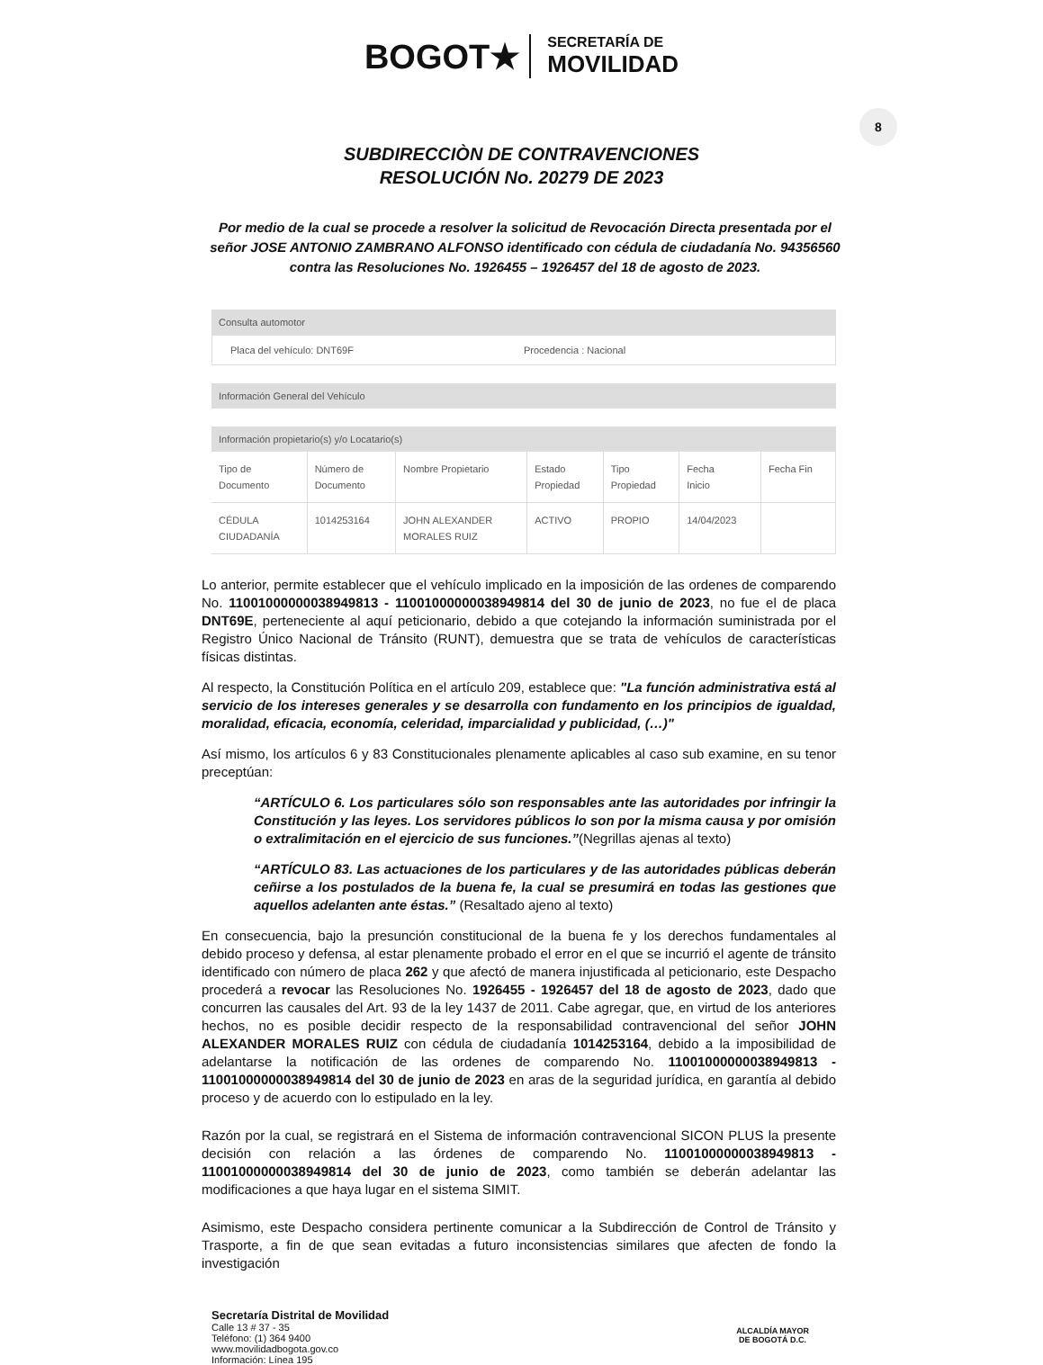BOGOT★ SECRETARÍA DE
MOVILIDAD
8
SUBDIRECCIÒN DE CONTRAVENCIONES
RESOLUCIÓN No. 20279 DE 2023
Por medio de la cual se procede a resolver la solicitud de Revocación Directa presentada por el señor JOSE ANTONIO ZAMBRANO ALFONSO identificado con cédula de ciudadanía No. 94356560 contra las Resoluciones No. 1926455 – 1926457 del 18 de agosto de 2023.
Consulta automotor
Placa del vehículo: DNT69F Procedencia : Nacional
Información General del Vehículo
Información propietario(s) y/o Locatario(s)
| Tipo de Documento | Número de Documento | Nombre Propietario | Estado Propiedad | Tipo Propiedad | Fecha Inicio | Fecha Fin |
| --- | --- | --- | --- | --- | --- | --- |
| CÉDULA CIUDADANÍA | 1014253164 | JOHN ALEXANDER MORALES RUIZ | ACTIVO | PROPIO | 14/04/2023 | |
Lo anterior, permite establecer que el vehículo implicado en la imposición de las ordenes de comparendo No. 11001000000038949813 - 11001000000038949814 del 30 de junio de 2023, no fue el de placa DNT69E, perteneciente al aquí peticionario, debido a que cotejando la información suministrada por el Registro Único Nacional de Tránsito (RUNT), demuestra que se trata de vehículos de características físicas distintas.
Al respecto, la Constitución Política en el artículo 209, establece que: "La función administrativa está al servicio de los intereses generales y se desarrolla con fundamento en los principios de igualdad, moralidad, eficacia, economía, celeridad, imparcialidad y publicidad, (…)"
Así mismo, los artículos 6 y 83 Constitucionales plenamente aplicables al caso sub examine, en su tenor preceptúan:
“ARTÍCULO 6. Los particulares sólo son responsables ante las autoridades por infringir la Constitución y las leyes. Los servidores públicos lo son por la misma causa y por omisión o extralimitación en el ejercicio de sus funciones.”(Negrillas ajenas al texto)
“ARTÍCULO 83. Las actuaciones de los particulares y de las autoridades públicas deberán ceñirse a los postulados de la buena fe, la cual se presumirá en todas las gestiones que aquellos adelanten ante éstas.” (Resaltado ajeno al texto)
En consecuencia, bajo la presunción constitucional de la buena fe y los derechos fundamentales al debido proceso y defensa, al estar plenamente probado el error en el que se incurrió el agente de tránsito identificado con número de placa 262 y que afectó de manera injustificada al peticionario, este Despacho procederá a revocar las Resoluciones No. 1926455 - 1926457 del 18 de agosto de 2023, dado que concurren las causales del Art. 93 de la ley 1437 de 2011. Cabe agregar, que, en virtud de los anteriores hechos, no es posible decidir respecto de la responsabilidad contravencional del señor JOHN ALEXANDER MORALES RUIZ con cédula de ciudadanía 1014253164, debido a la imposibilidad de adelantarse la notificación de las ordenes de comparendo No. 11001000000038949813 - 11001000000038949814 del 30 de junio de 2023 en aras de la seguridad jurídica, en garantía al debido proceso y de acuerdo con lo estipulado en la ley.
Razón por la cual, se registrará en el Sistema de información contravencional SICON PLUS la presente decisión con relación a las órdenes de comparendo No. 11001000000038949813 - 11001000000038949814 del 30 de junio de 2023, como también se deberán adelantar las modificaciones a que haya lugar en el sistema SIMIT.
Asimismo, este Despacho considera pertinente comunicar a la Subdirección de Control de Tránsito y Trasporte, a fin de que sean evitadas a futuro inconsistencias similares que afecten de fondo la investigación
Secretaría Distrital de Movilidad
Calle 13 # 37 - 35
Teléfono: (1) 364 9400
www.movilidadbogota.gov.co
Información: Línea 195
ALCALDÍA MAYOR
DE BOGOTÁ D.C.